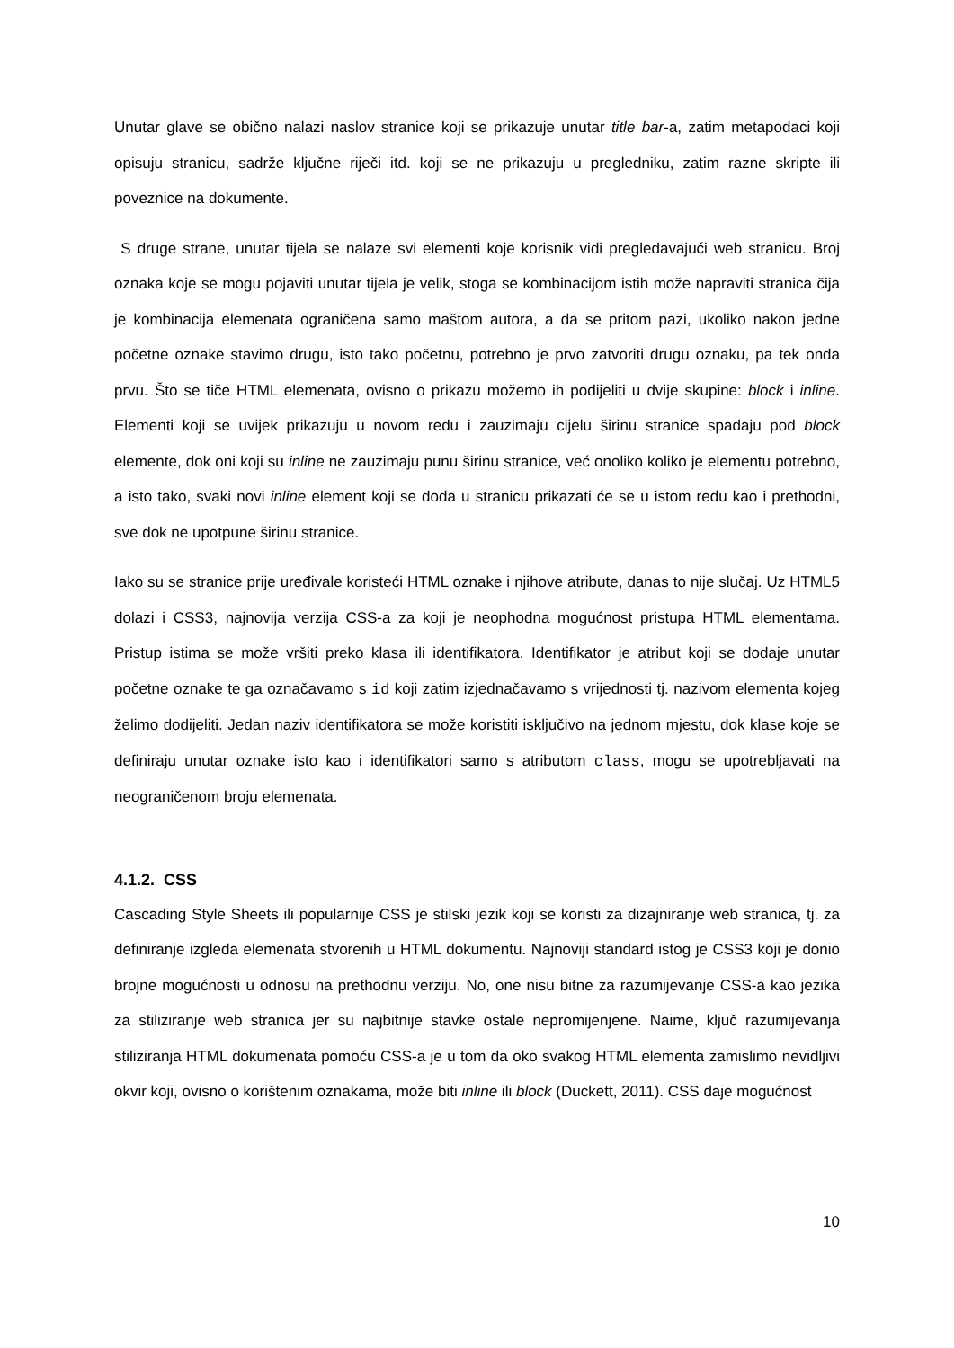Unutar glave se obično nalazi naslov stranice koji se prikazuje unutar title bar-a, zatim metapodaci koji opisuju stranicu, sadrže ključne riječi itd. koji se ne prikazuju u pregledniku, zatim razne skripte ili poveznice na dokumente.
S druge strane, unutar tijela se nalaze svi elementi koje korisnik vidi pregledavajući web stranicu. Broj oznaka koje se mogu pojaviti unutar tijela je velik, stoga se kombinacijom istih može napraviti stranica čija je kombinacija elemenata ograničena samo maštom autora, a da se pritom pazi, ukoliko nakon jedne početne oznake stavimo drugu, isto tako početnu, potrebno je prvo zatvoriti drugu oznaku, pa tek onda prvu. Što se tiče HTML elemenata, ovisno o prikazu možemo ih podijeliti u dvije skupine: block i inline. Elementi koji se uvijek prikazuju u novom redu i zauzimaju cijelu širinu stranice spadaju pod block elemente, dok oni koji su inline ne zauzimaju punu širinu stranice, već onoliko koliko je elementu potrebno, a isto tako, svaki novi inline element koji se doda u stranicu prikazati će se u istom redu kao i prethodni, sve dok ne upotpune širinu stranice.
Iako su se stranice prije uređivale koristeći HTML oznake i njihove atribute, danas to nije slučaj. Uz HTML5 dolazi i CSS3, najnovija verzija CSS-a za koji je neophodna mogućnost pristupa HTML elementama. Pristup istima se može vršiti preko klasa ili identifikatora. Identifikator je atribut koji se dodaje unutar početne oznake te ga označavamo s id koji zatim izjednačavamo s vrijednosti tj. nazivom elementa kojeg želimo dodijeliti. Jedan naziv identifikatora se može koristiti isključivo na jednom mjestu, dok klase koje se definiraju unutar oznake isto kao i identifikatori samo s atributom class, mogu se upotrebljavati na neograničenom broju elemenata.
4.1.2. CSS
Cascading Style Sheets ili popularnije CSS je stilski jezik koji se koristi za dizajniranje web stranica, tj. za definiranje izgleda elemenata stvorenih u HTML dokumentu. Najnoviji standard istog je CSS3 koji je donio brojne mogućnosti u odnosu na prethodnu verziju. No, one nisu bitne za razumijevanje CSS-a kao jezika za stiliziranje web stranica jer su najbitnije stavke ostale nepromijenjene. Naime, ključ razumijevanja stiliziranja HTML dokumenata pomoću CSS-a je u tom da oko svakog HTML elementa zamislimo nevidljivi okvir koji, ovisno o korištenim oznakama, može biti inline ili block (Duckett, 2011). CSS daje mogućnost
10